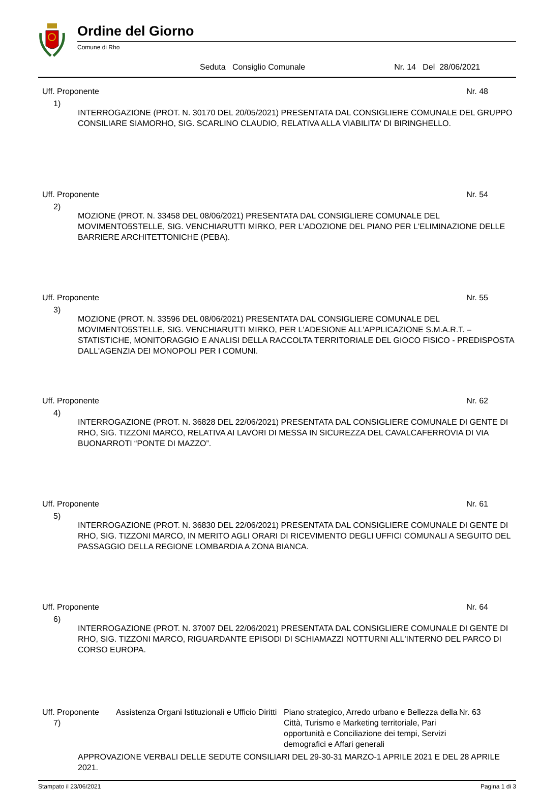Ordine del Giorno
Comune di Rho
Seduta Consiglio Comunale Nr. 14 Del 28/06/2021
Uff. Proponente Nr. 48
1)
INTERROGAZIONE (PROT. N. 30170 DEL 20/05/2021) PRESENTATA DAL CONSIGLIERE COMUNALE DEL GRUPPO CONSILIARE SIAMORHO, SIG. SCARLINO CLAUDIO, RELATIVA ALLA VIABILITA' DI BIRINGHELLO.
Uff. Proponente Nr. 54
2)
MOZIONE (PROT. N. 33458 DEL 08/06/2021) PRESENTATA DAL CONSIGLIERE COMUNALE DEL MOVIMENTO5STELLE, SIG. VENCHIARUTTI MIRKO, PER L'ADOZIONE DEL PIANO PER L'ELIMINAZIONE DELLE BARRIERE ARCHITETTONICHE (PEBA).
Uff. Proponente Nr. 55
3)
MOZIONE (PROT. N. 33596 DEL 08/06/2021) PRESENTATA DAL CONSIGLIERE COMUNALE DEL MOVIMENTO5STELLE, SIG. VENCHIARUTTI MIRKO, PER L'ADESIONE ALL'APPLICAZIONE S.M.A.R.T. – STATISTICHE, MONITORAGGIO E ANALISI DELLA RACCOLTA TERRITORIALE DEL GIOCO FISICO - PREDISPOSTA DALL'AGENZIA DEI MONOPOLI PER I COMUNI.
Uff. Proponente Nr. 62
4)
INTERROGAZIONE (PROT. N. 36828 DEL 22/06/2021) PRESENTATA DAL CONSIGLIERE COMUNALE DI GENTE DI RHO, SIG. TIZZONI MARCO, RELATIVA AI LAVORI DI MESSA IN SICUREZZA DEL CAVALCAFERROVIA DI VIA BUONARROTI “PONTE DI MAZZO”.
Uff. Proponente Nr. 61
5)
INTERROGAZIONE (PROT. N. 36830 DEL 22/06/2021) PRESENTATA DAL CONSIGLIERE COMUNALE DI GENTE DI RHO, SIG. TIZZONI MARCO, IN MERITO AGLI ORARI DI RICEVIMENTO DEGLI UFFICI COMUNALI A SEGUITO DEL PASSAGGIO DELLA REGIONE LOMBARDIA A ZONA BIANCA.
Uff. Proponente Nr. 64
6)
INTERROGAZIONE (PROT. N. 37007 DEL 22/06/2021) PRESENTATA DAL CONSIGLIERE COMUNALE DI GENTE DI RHO, SIG. TIZZONI MARCO, RIGUARDANTE EPISODI DI SCHIAMAZZI NOTTURNI ALL'INTERNO DEL PARCO DI CORSO EUROPA.
Uff. Proponente
7)
Assistenza Organi Istituzionali e Ufficio Diritti
Piano strategico, Arredo urbano e Bellezza della Città, Turismo e Marketing territoriale, Pari opportunità e Conciliazione dei tempi, Servizi demografici e Affari generali
Nr. 63
APPROVAZIONE VERBALI DELLE SEDUTE CONSILIARI DEL 29-30-31 MARZO-1 APRILE 2021 E DEL 28 APRILE 2021.
Stampato il 23/06/2021 Pagina 1 di 3